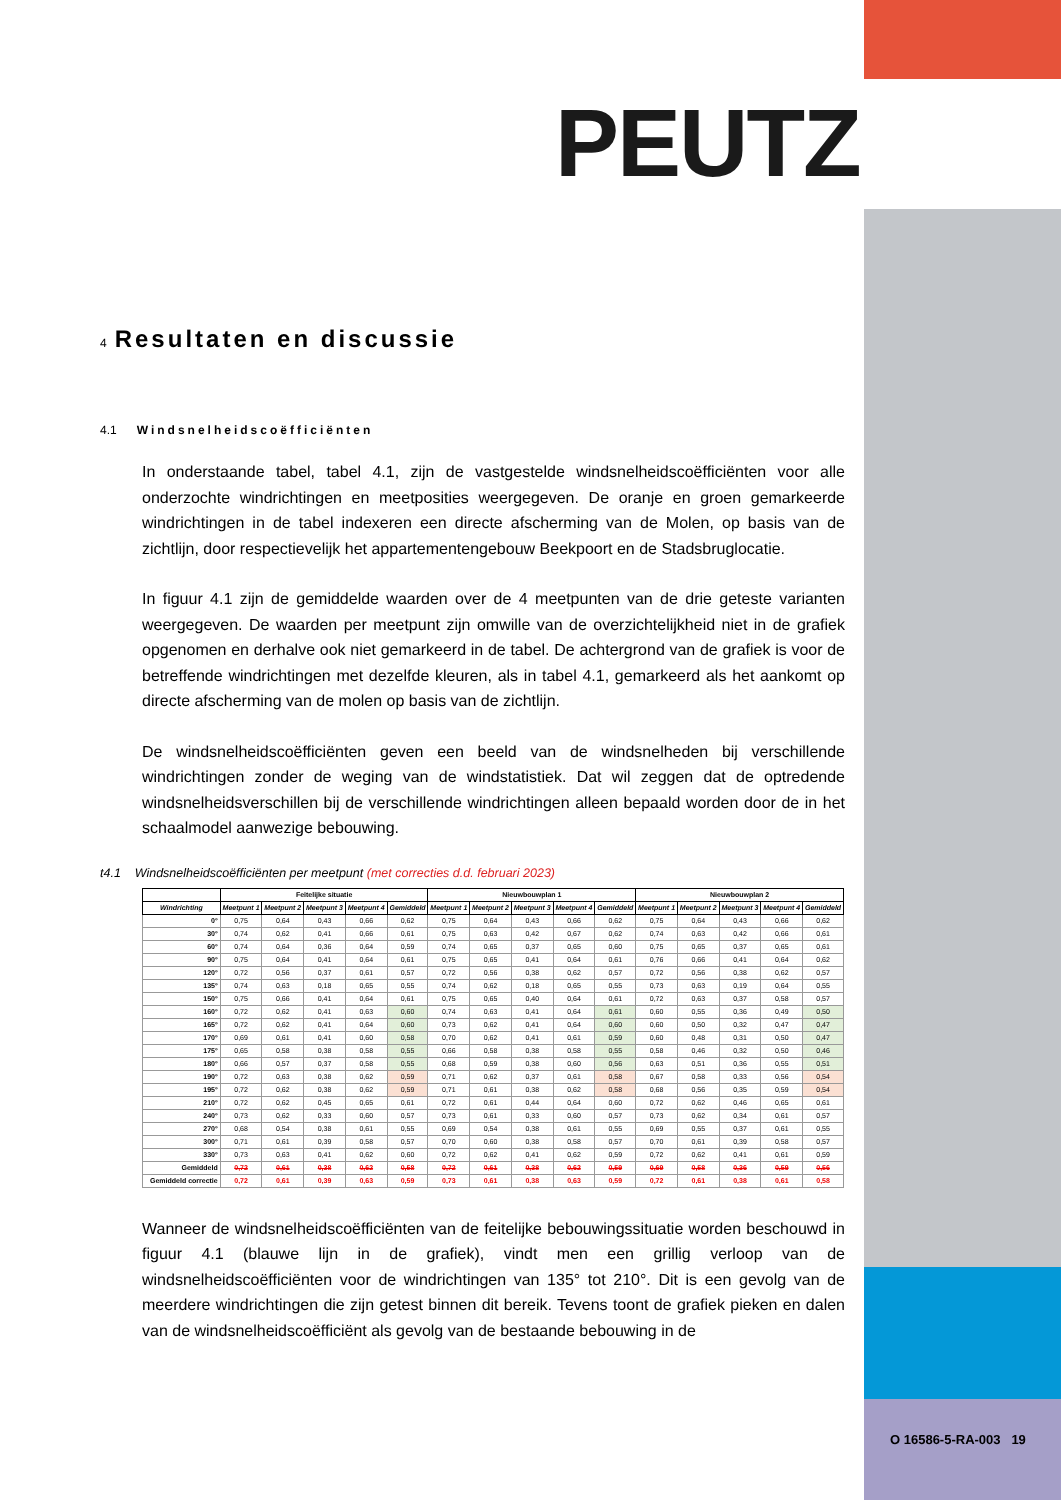PEUTZ
4 Resultaten en discussie
4.1 Windsnelheidscoëfficiënten
In onderstaande tabel, tabel 4.1, zijn de vastgestelde windsnelheidscoëfficiënten voor alle onderzochte windrichtingen en meetposities weergegeven. De oranje en groen gemarkeerde windrichtingen in de tabel indexeren een directe afscherming van de Molen, op basis van de zichtlijn, door respectievelijk het appartementengebouw Beekpoort en de Stadsbruglocatie.
In figuur 4.1 zijn de gemiddelde waarden over de 4 meetpunten van de drie geteste varianten weergegeven. De waarden per meetpunt zijn omwille van de overzichtelijkheid niet in de grafiek opgenomen en derhalve ook niet gemarkeerd in de tabel. De achtergrond van de grafiek is voor de betreffende windrichtingen met dezelfde kleuren, als in tabel 4.1, gemarkeerd als het aankomt op directe afscherming van de molen op basis van de zichtlijn.
De windsnelheidscoëfficiënten geven een beeld van de windsnelheden bij verschillende windrichtingen zonder de weging van de windstatistiek. Dat wil zeggen dat de optredende windsnelheidsverschillen bij de verschillende windrichtingen alleen bepaald worden door de in het schaalmodel aanwezige bebouwing.
t4.1 Windsnelheidscoëfficiënten per meetpunt (met correcties d.d. februari 2023)
| | Feitelijke situatie | | | | | Nieuwbouwplan 1 | | | | | Nieuwbouwplan 2 | | | | |
| --- | --- | --- | --- | --- | --- | --- | --- | --- | --- | --- | --- | --- | --- | --- | --- |
| Windrichting | Meetpunt 1 | Meetpunt 2 | Meetpunt 3 | Meetpunt 4 | Gemiddeld | Meetpunt 1 | Meetpunt 2 | Meetpunt 3 | Meetpunt 4 | Gemiddeld | Meetpunt 1 | Meetpunt 2 | Meetpunt 3 | Meetpunt 4 | Gemiddeld |
| 0° | 0,75 | 0,64 | 0,43 | 0,66 | 0,62 | 0,75 | 0,64 | 0,43 | 0,66 | 0,62 | 0,75 | 0,64 | 0,43 | 0,66 | 0,62 |
| 30° | 0,74 | 0,62 | 0,41 | 0,66 | 0,61 | 0,75 | 0,63 | 0,42 | 0,67 | 0,62 | 0,74 | 0,63 | 0,42 | 0,66 | 0,61 |
| 60° | 0,74 | 0,64 | 0,36 | 0,64 | 0,59 | 0,74 | 0,65 | 0,37 | 0,65 | 0,60 | 0,75 | 0,65 | 0,37 | 0,65 | 0,61 |
| 90° | 0,75 | 0,64 | 0,41 | 0,64 | 0,61 | 0,75 | 0,65 | 0,41 | 0,64 | 0,61 | 0,76 | 0,66 | 0,41 | 0,64 | 0,62 |
| 120° | 0,72 | 0,56 | 0,37 | 0,61 | 0,57 | 0,72 | 0,56 | 0,38 | 0,62 | 0,57 | 0,72 | 0,56 | 0,38 | 0,62 | 0,57 |
| 135° | 0,74 | 0,63 | 0,18 | 0,65 | 0,55 | 0,74 | 0,62 | 0,18 | 0,65 | 0,55 | 0,73 | 0,63 | 0,19 | 0,64 | 0,55 |
| 150° | 0,75 | 0,66 | 0,41 | 0,64 | 0,61 | 0,75 | 0,65 | 0,40 | 0,64 | 0,61 | 0,72 | 0,63 | 0,37 | 0,58 | 0,57 |
| 160° | 0,72 | 0,62 | 0,41 | 0,63 | 0,60 | 0,74 | 0,63 | 0,41 | 0,64 | 0,61 | 0,60 | 0,55 | 0,36 | 0,49 | 0,50 |
| 165° | 0,72 | 0,62 | 0,41 | 0,64 | 0,60 | 0,73 | 0,62 | 0,41 | 0,64 | 0,60 | 0,60 | 0,50 | 0,32 | 0,47 | 0,47 |
| 170° | 0,69 | 0,61 | 0,41 | 0,60 | 0,58 | 0,70 | 0,62 | 0,41 | 0,61 | 0,59 | 0,60 | 0,48 | 0,31 | 0,50 | 0,47 |
| 175° | 0,65 | 0,58 | 0,38 | 0,58 | 0,55 | 0,66 | 0,58 | 0,38 | 0,58 | 0,55 | 0,58 | 0,46 | 0,32 | 0,50 | 0,46 |
| 180° | 0,66 | 0,57 | 0,37 | 0,58 | 0,55 | 0,68 | 0,59 | 0,38 | 0,60 | 0,56 | 0,63 | 0,51 | 0,36 | 0,55 | 0,51 |
| 190° | 0,72 | 0,63 | 0,38 | 0,62 | 0,59 | 0,71 | 0,62 | 0,37 | 0,61 | 0,58 | 0,67 | 0,58 | 0,33 | 0,56 | 0,54 |
| 195° | 0,72 | 0,62 | 0,38 | 0,62 | 0,59 | 0,71 | 0,61 | 0,38 | 0,62 | 0,58 | 0,68 | 0,56 | 0,35 | 0,59 | 0,54 |
| 210° | 0,72 | 0,62 | 0,45 | 0,65 | 0,61 | 0,72 | 0,61 | 0,44 | 0,64 | 0,60 | 0,72 | 0,62 | 0,46 | 0,65 | 0,61 |
| 240° | 0,73 | 0,62 | 0,33 | 0,60 | 0,57 | 0,73 | 0,61 | 0,33 | 0,60 | 0,57 | 0,73 | 0,62 | 0,34 | 0,61 | 0,57 |
| 270° | 0,68 | 0,54 | 0,38 | 0,61 | 0,55 | 0,69 | 0,54 | 0,38 | 0,61 | 0,55 | 0,69 | 0,55 | 0,37 | 0,61 | 0,55 |
| 300° | 0,71 | 0,61 | 0,39 | 0,58 | 0,57 | 0,70 | 0,60 | 0,38 | 0,58 | 0,57 | 0,70 | 0,61 | 0,39 | 0,58 | 0,57 |
| 330° | 0,73 | 0,63 | 0,41 | 0,62 | 0,60 | 0,72 | 0,62 | 0,41 | 0,62 | 0,59 | 0,72 | 0,62 | 0,41 | 0,61 | 0,59 |
| Gemiddeld | 0,72 | 0,61 | 0,38 | 0,62 | 0,58 | 0,72 | 0,61 | 0,38 | 0,62 | 0,59 | 0,69 | 0,58 | 0,36 | 0,59 | 0,56 |
| Gemiddeld correctie | 0,72 | 0,61 | 0,39 | 0,63 | 0,59 | 0,73 | 0,61 | 0,38 | 0,63 | 0,59 | 0,72 | 0,61 | 0,38 | 0,61 | 0,58 |
Wanneer de windsnelheidscoëfficiënten van de feitelijke bebouwingssituatie worden beschouwd in figuur 4.1 (blauwe lijn in de grafiek), vindt men een grillig verloop van de windsnelheidscoëfficiënten voor de windrichtingen van 135° tot 210°. Dit is een gevolg van de meerdere windrichtingen die zijn getest binnen dit bereik. Tevens toont de grafiek pieken en dalen van de windsnelheidscoëfficiënt als gevolg van de bestaande bebouwing in de
O 16586-5-RA-003 19